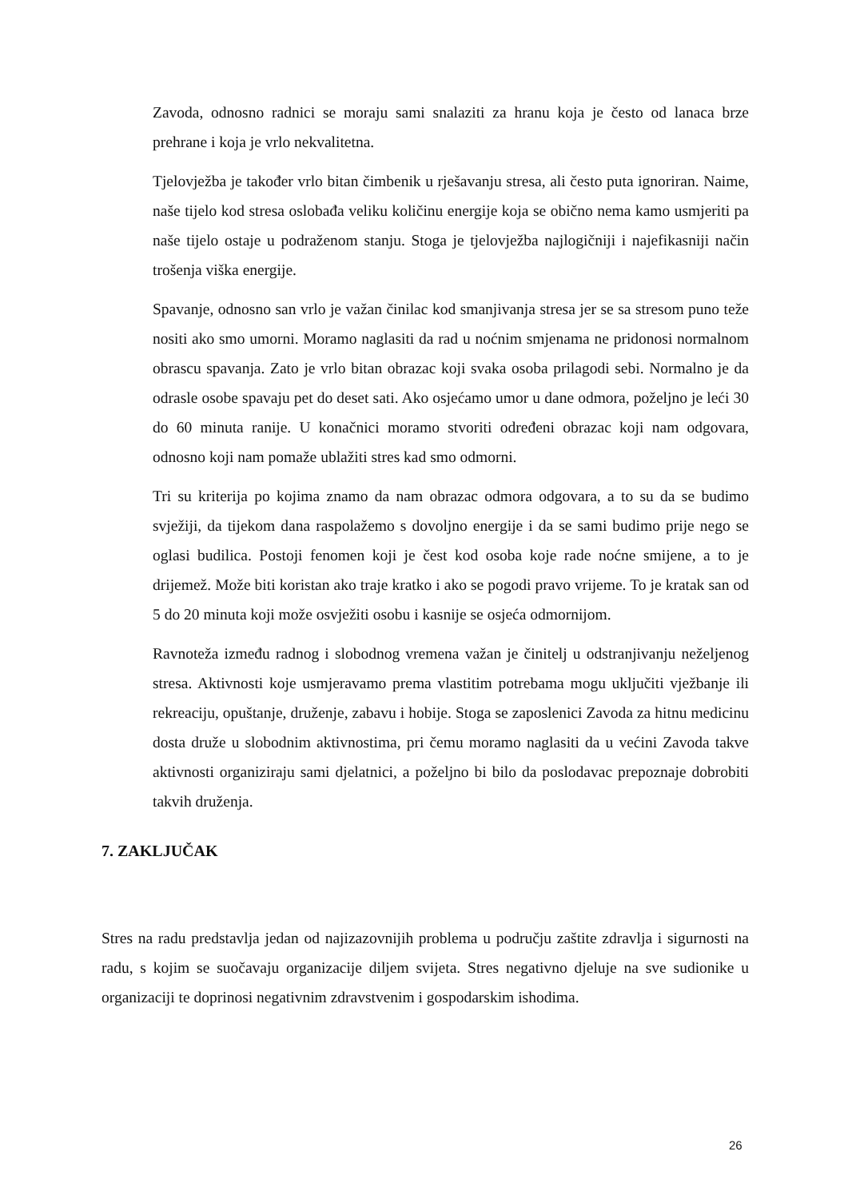Zavoda, odnosno radnici se moraju sami snalaziti za hranu koja je često od lanaca brze prehrane i koja je vrlo nekvalitetna.
Tjelovježba je također vrlo bitan čimbenik u rješavanju stresa, ali često puta ignoriran. Naime, naše tijelo kod stresa oslobađa veliku količinu energije koja se obično nema kamo usmjeriti pa naše tijelo ostaje u podraženom stanju. Stoga je tjelovježba najlogičniji i najefikasniji način trošenja viška energije.
Spavanje, odnosno san vrlo je važan činilac kod smanjivanja stresa jer se sa stresom puno teže nositi ako smo umorni. Moramo naglasiti da rad u noćnim smjenama ne pridonosi normalnom obrascu spavanja. Zato je vrlo bitan obrazac koji svaka osoba prilagodi sebi. Normalno je da odrasle osobe spavaju pet do deset sati. Ako osjećamo umor u dane odmora, poželjno je leći 30 do 60 minuta ranije. U konačnici moramo stvoriti određeni obrazac koji nam odgovara, odnosno koji nam pomaže ublažiti stres kad smo odmorni.
Tri su kriterija po kojima znamo da nam obrazac odmora odgovara, a to su da se budimo svježiji, da tijekom dana raspolažemo s dovoljno energije i da se sami budimo prije nego se oglasi budilica. Postoji fenomen koji je čest kod osoba koje rade noćne smijene, a to je drijemež. Može biti koristan ako traje kratko i ako se pogodi pravo vrijeme. To je kratak san od 5 do 20 minuta koji može osvježiti osobu i kasnije se osjeća odmornijom.
Ravnoteža između radnog i slobodnog vremena važan je činitelj u odstranjivanju neželjenog stresa. Aktivnosti koje usmjeravamo prema vlastitim potrebama mogu uključiti vježbanje ili rekreaciju, opuštanje, druženje, zabavu i hobije. Stoga se zaposlenici Zavoda za hitnu medicinu dosta druže u slobodnim aktivnostima, pri čemu moramo naglasiti da u većini Zavoda takve aktivnosti organiziraju sami djelatnici, a poželjno bi bilo da poslodavac prepoznaje dobrobiti takvih druženja.
7. ZAKLJUČAK
Stres na radu predstavlja jedan od najizazovnijih problema u području zaštite zdravlja i sigurnosti na radu, s kojim se suočavaju organizacije diljem svijeta. Stres negativno djeluje na sve sudionike u organizaciji te doprinosi negativnim zdravstvenim i gospodarskim ishodima.
26